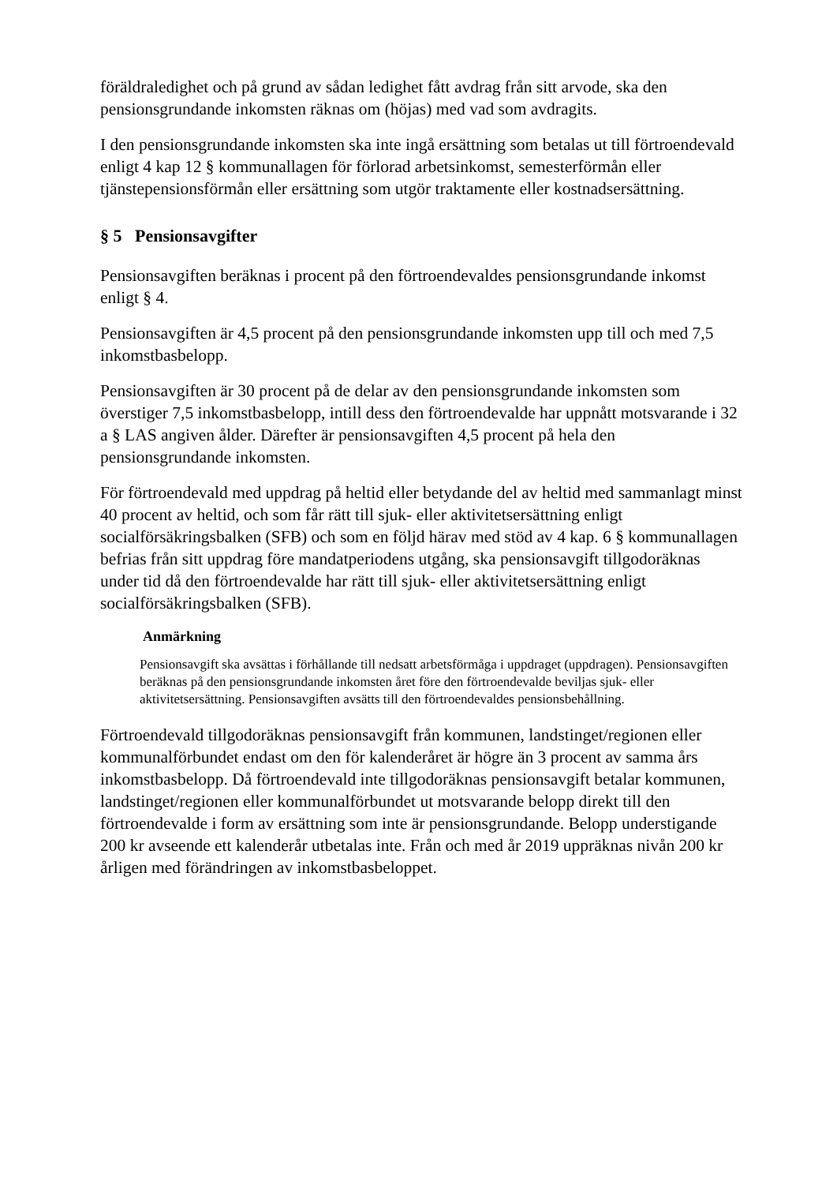föräldraledighet och på grund av sådan ledighet fått avdrag från sitt arvode, ska den pensionsgrundande inkomsten räknas om (höjas) med vad som avdragits.
I den pensionsgrundande inkomsten ska inte ingå ersättning som betalas ut till förtroendevald enligt 4 kap 12 § kommunallagen för förlorad arbetsinkomst, semesterförmån eller tjänstepensionsförmån eller ersättning som utgör traktamente eller kostnadsersättning.
§ 5 Pensionsavgifter
Pensionsavgiften beräknas i procent på den förtroendevaldes pensionsgrundande inkomst enligt § 4.
Pensionsavgiften är 4,5 procent på den pensionsgrundande inkomsten upp till och med 7,5 inkomstbasbelopp.
Pensionsavgiften är 30 procent på de delar av den pensionsgrundande inkomsten som överstiger 7,5 inkomstbasbelopp, intill dess den förtroendevalde har uppnått motsvarande i 32 a § LAS angiven ålder. Därefter är pensionsavgiften 4,5 procent på hela den pensionsgrundande inkomsten.
För förtroendevald med uppdrag på heltid eller betydande del av heltid med sammanlagt minst 40 procent av heltid, och som får rätt till sjuk- eller aktivitetsersättning enligt socialförsäkringsbalken (SFB) och som en följd härav med stöd av 4 kap. 6 § kommunallagen befrias från sitt uppdrag före mandatperiodens utgång, ska pensionsavgift tillgodoräknas under tid då den förtroendevalde har rätt till sjuk- eller aktivitetsersättning enligt socialförsäkringsbalken (SFB).
Anmärkning
Pensionsavgift ska avsättas i förhållande till nedsatt arbetsförmåga i uppdraget (uppdragen). Pensionsavgiften beräknas på den pensionsgrundande inkomsten året före den förtroendevalde beviljas sjuk- eller aktivitetsersättning. Pensionsavgiften avsätts till den förtroendevaldes pensionsbehållning.
Förtroendevald tillgodoräknas pensionsavgift från kommunen, landstinget/regionen eller kommunalförbundet endast om den för kalenderåret är högre än 3 procent av samma års inkomstbasbelopp. Då förtroendevald inte tillgodoräknas pensionsavgift betalar kommunen, landstinget/regionen eller kommunalförbundet ut motsvarande belopp direkt till den förtroendevalde i form av ersättning som inte är pensionsgrundande. Belopp understigande 200 kr avseende ett kalenderår utbetalas inte. Från och med år 2019 uppräknas nivån 200 kr årligen med förändringen av inkomstbasbeloppet.